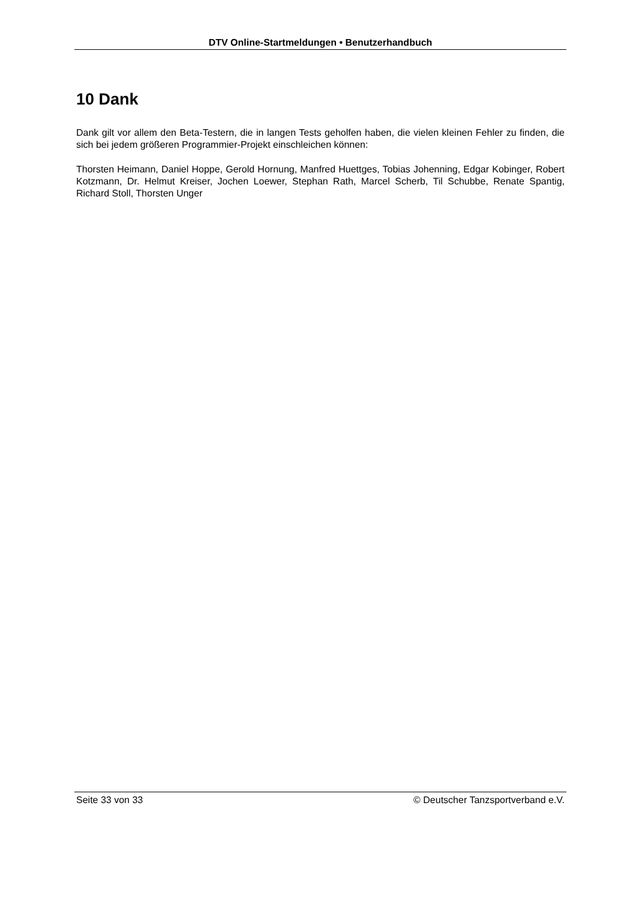DTV Online-Startmeldungen • Benutzerhandbuch
10 Dank
Dank gilt vor allem den Beta-Testern, die in langen Tests geholfen haben, die vielen kleinen Fehler zu finden, die sich bei jedem größeren Programmier-Projekt einschleichen können:
Thorsten Heimann, Daniel Hoppe, Gerold Hornung, Manfred Huettges, Tobias Johenning, Edgar Kobinger, Robert Kotzmann, Dr. Helmut Kreiser, Jochen Loewer, Stephan Rath, Marcel Scherb, Til Schubbe, Renate Spantig, Richard Stoll, Thorsten Unger
Seite 33 von 33 © Deutscher Tanzsportverband e.V.